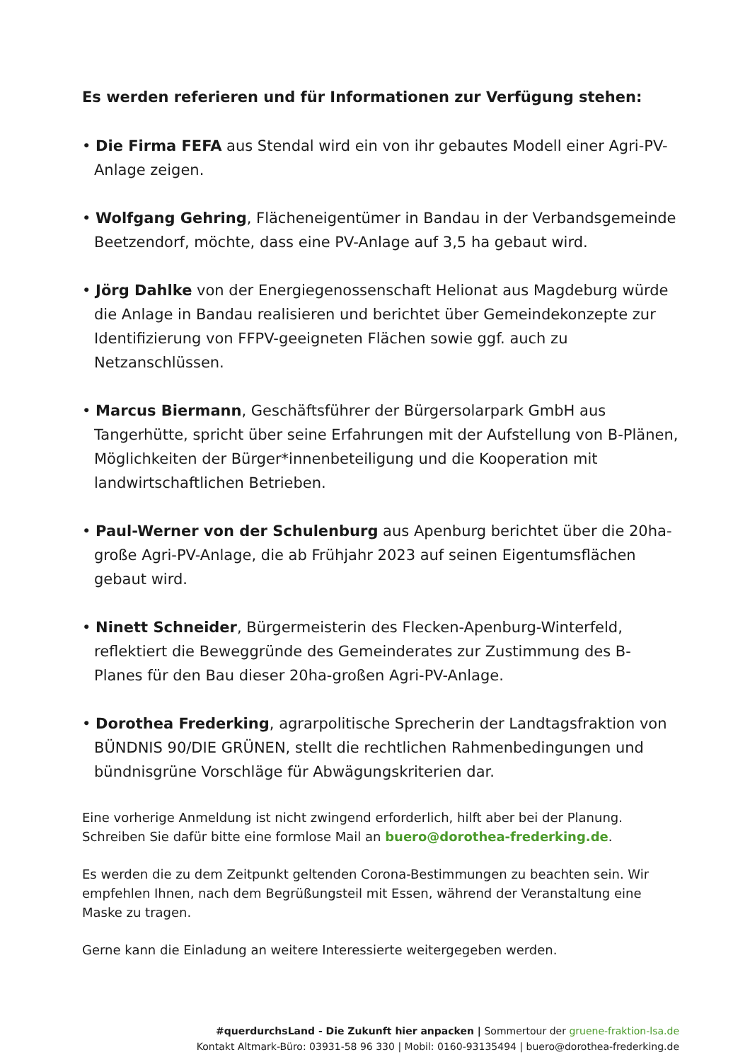Es werden referieren und für Informationen zur Verfügung stehen:
• Die Firma FEFA aus Stendal wird ein von ihr gebautes Modell einer Agri-PV-Anlage zeigen.
• Wolfgang Gehring, Flächeneigentümer in Bandau in der Verbandsgemeinde Beetzendorf, möchte, dass eine PV-Anlage auf 3,5 ha gebaut wird.
• Jörg Dahlke von der Energiegenossenschaft Helionat aus Magdeburg würde die Anlage in Bandau realisieren und berichtet über Gemeindekonzepte zur Identifizierung von FFPV-geeigneten Flächen sowie ggf. auch zu Netzanschlüssen.
• Marcus Biermann, Geschäftsführer der Bürgersolarpark GmbH aus Tangerhütte, spricht über seine Erfahrungen mit der Aufstellung von B-Plänen, Möglichkeiten der Bürger*innenbeteiligung und die Kooperation mit landwirtschaftlichen Betrieben.
• Paul-Werner von der Schulenburg aus Apenburg berichtet über die 20ha-große Agri-PV-Anlage, die ab Frühjahr 2023 auf seinen Eigentumsflächen gebaut wird.
• Ninett Schneider, Bürgermeisterin des Flecken-Apenburg-Winterfeld, reflektiert die Beweggründe des Gemeinderates zur Zustimmung des B-Planes für den Bau dieser 20ha-großen Agri-PV-Anlage.
• Dorothea Frederking, agrarpolitische Sprecherin der Landtagsfraktion von BÜNDNIS 90/DIE GRÜNEN, stellt die rechtlichen Rahmenbedingungen und bündnisgrüne Vorschläge für Abwägungskriterien dar.
Eine vorherige Anmeldung ist nicht zwingend erforderlich, hilft aber bei der Planung. Schreiben Sie dafür bitte eine formlose Mail an buero@dorothea-frederking.de.
Es werden die zu dem Zeitpunkt geltenden Corona-Bestimmungen zu beachten sein. Wir empfehlen Ihnen, nach dem Begrüßungsteil mit Essen, während der Veranstaltung eine Maske zu tragen.
Gerne kann die Einladung an weitere Interessierte weitergegeben werden.
#querdurchsLand - Die Zukunft hier anpacken | Sommertour der gruene-fraktion-lsa.de
Kontakt Altmark-Büro: 03931-58 96 330 | Mobil: 0160-93135494 | buero@dorothea-frederking.de